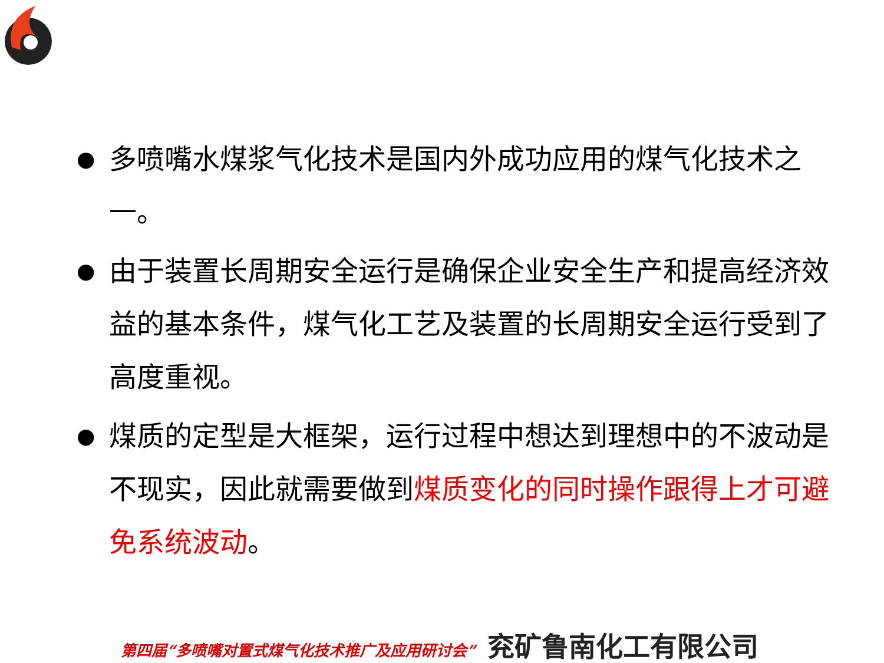● 多喷嘴水煤浆气化技术是国内外成功应用的煤气化技术之一。
● 由于装置长周期安全运行是确保企业安全生产和提高经济效益的基本条件，煤气化工艺及装置的长周期安全运行受到了高度重视。
● 煤质的定型是大框架，运行过程中想达到理想中的不波动是不现实，因此就需要做到煤质变化的同时操作跟得上才可避免系统波动。
第四届“多喷嘴对置式煤气化技术推广及应用研讨会” 兖矿鲁南化工有限公司